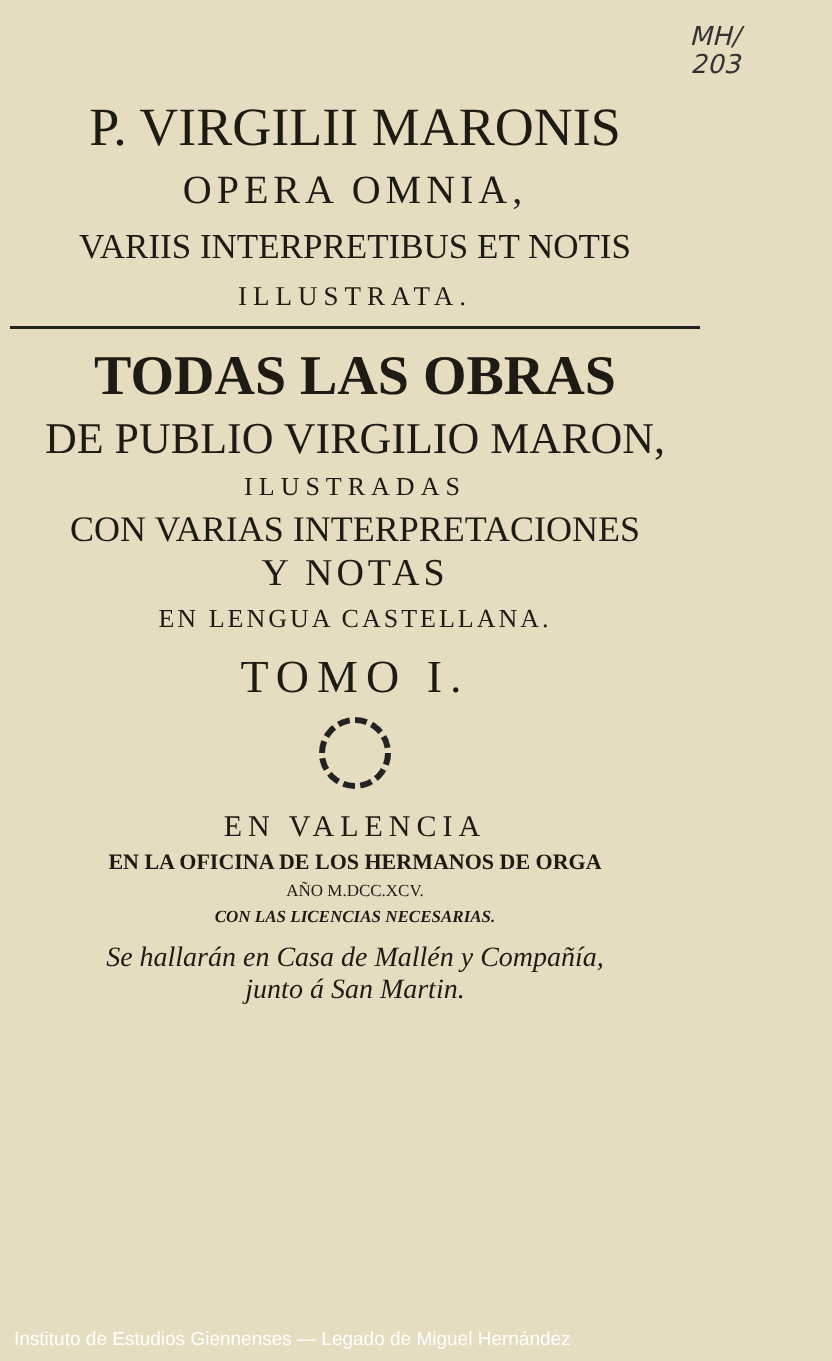MH/
203
P. VIRGILII MARONIS
OPERA OMNIA,
VARIIS INTERPRETIBUS ET NOTIS
ILLUSTRATA.
TODAS LAS OBRAS
DE PUBLIO VIRGILIO MARON,
ILUSTRADAS
CON VARIAS INTERPRETACIONES
Y NOTAS
EN LENGUA CASTELLANA.
TOMO I.
EN VALENCIA
EN LA OFICINA DE LOS HERMANOS DE ORGA
AÑO M.DCC.XCV.
CON LAS LICENCIAS NECESARIAS.
Se hallarán en Casa de Mallén y Compañía,
junto á San Martin.
Instituto de Estudios Giennenses — Legado de Miguel Hernández